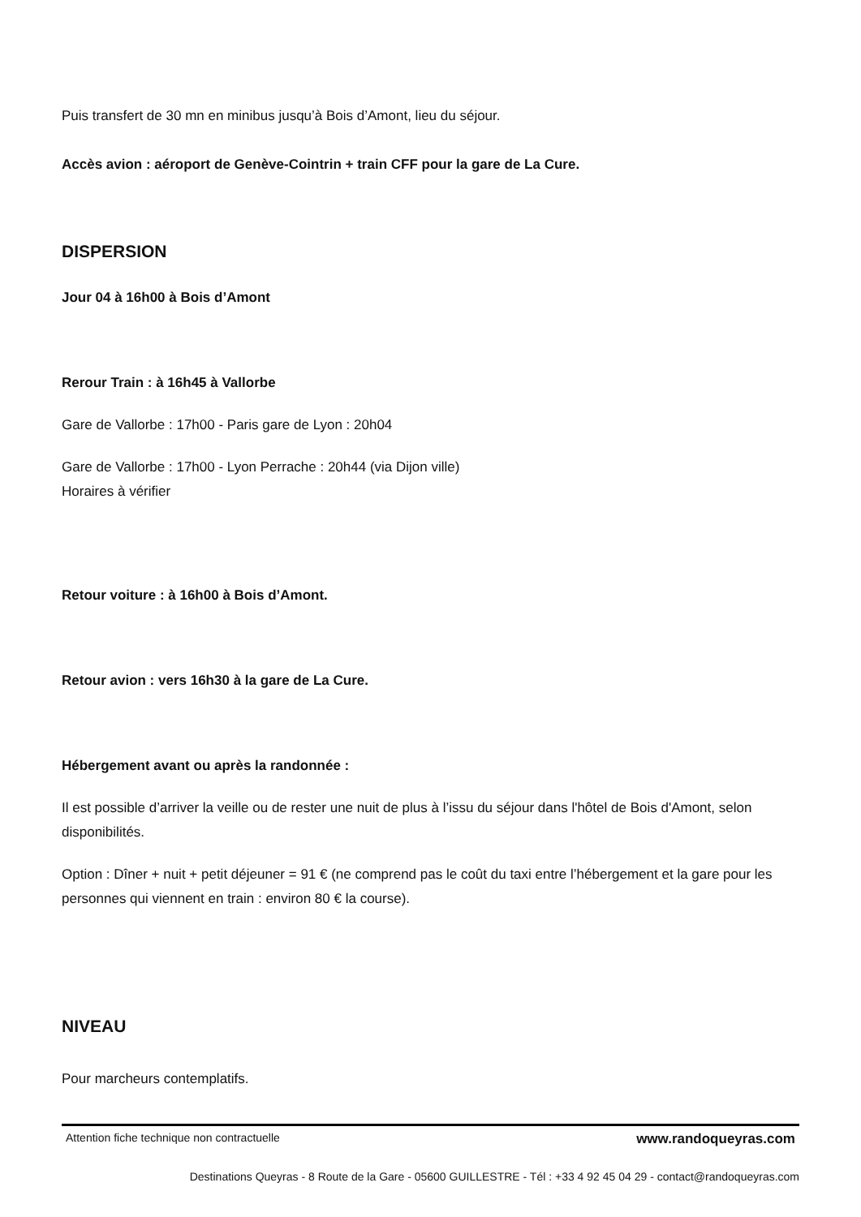Puis transfert de 30 mn en minibus jusqu’à Bois d’Amont, lieu du séjour.
Accès avion : aéroport de Genève-Cointrin + train CFF pour la gare de La Cure.
DISPERSION
Jour 04 à 16h00 à Bois d’Amont
Rerour Train : à 16h45 à Vallorbe
Gare de Vallorbe : 17h00 - Paris gare de Lyon : 20h04
Gare de Vallorbe : 17h00 - Lyon Perrache : 20h44 (via Dijon ville)
Horaires à vérifier
Retour voiture : à 16h00 à Bois d’Amont.
Retour avion : vers 16h30 à la gare de La Cure.
Hébergement avant ou après la randonnée :
Il est possible d’arriver la veille ou de rester une nuit de plus à l’issu du séjour dans l'hôtel de Bois d'Amont, selon disponibilités.
Option : Dîner + nuit + petit déjeuner = 91 € (ne comprend pas le coût du taxi entre l’hébergement et la gare pour les personnes qui viennent en train : environ 80 € la course).
NIVEAU
Pour marcheurs contemplatifs.
Attention fiche technique non contractuelle www.randoqueyras.com
Destinations Queyras - 8 Route de la Gare - 05600 GUILLESTRE - Tél : +33 4 92 45 04 29 - contact@randoqueyras.com